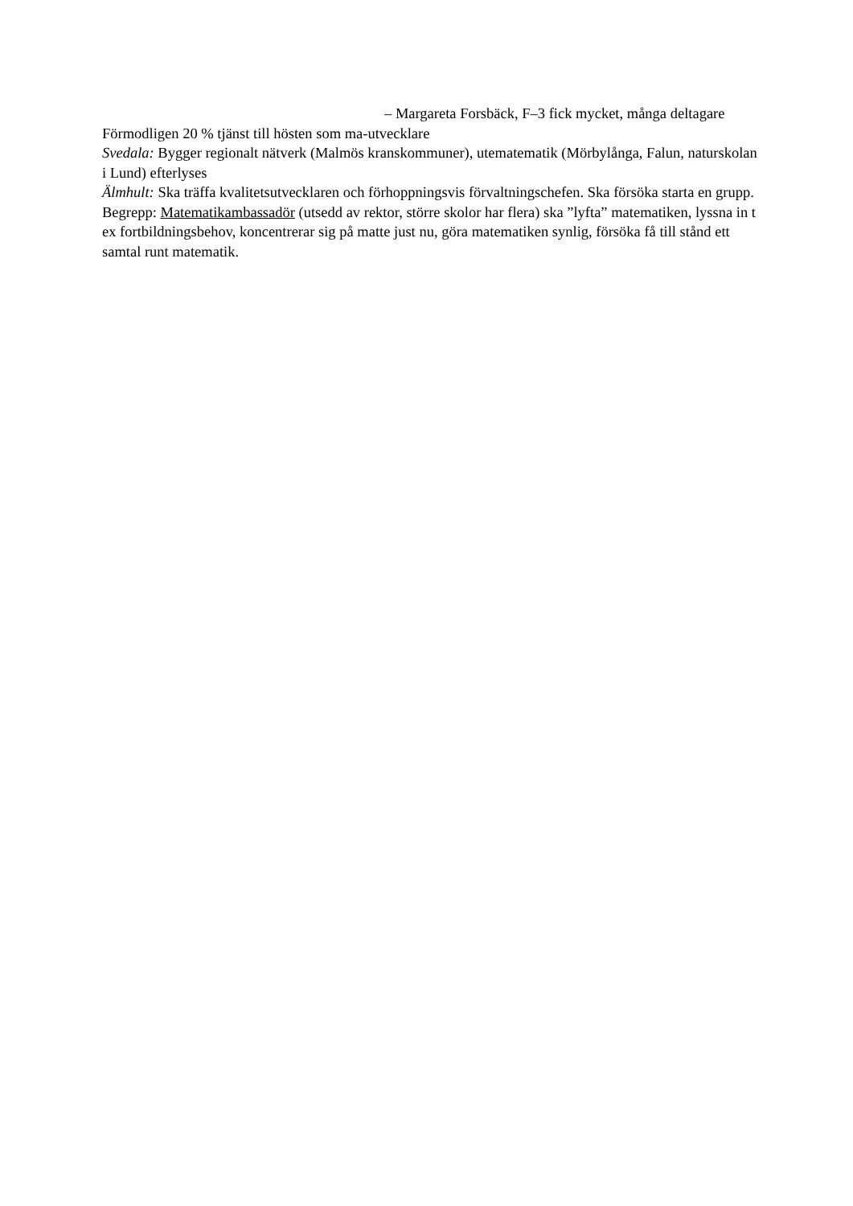– Margareta Forsbäck, F–3 fick mycket, många deltagare
Förmodligen 20 % tjänst till hösten som ma-utvecklare
Svedala: Bygger regionalt nätverk (Malmös kranskommuner), utematematik (Mörbylånga, Falun, naturskolan i Lund) efterlyses
Älmhult: Ska träffa kvalitetsutvecklaren och förhoppningsvis förvaltningschefen. Ska försöka starta en grupp.
Begrepp: Matematikambassadör (utsedd av rektor, större skolor har flera) ska ”lyfta” matematiken, lyssna in t ex fortbildningsbehov, koncentrerar sig på matte just nu, göra matematiken synlig, försöka få till stånd ett samtal runt matematik.